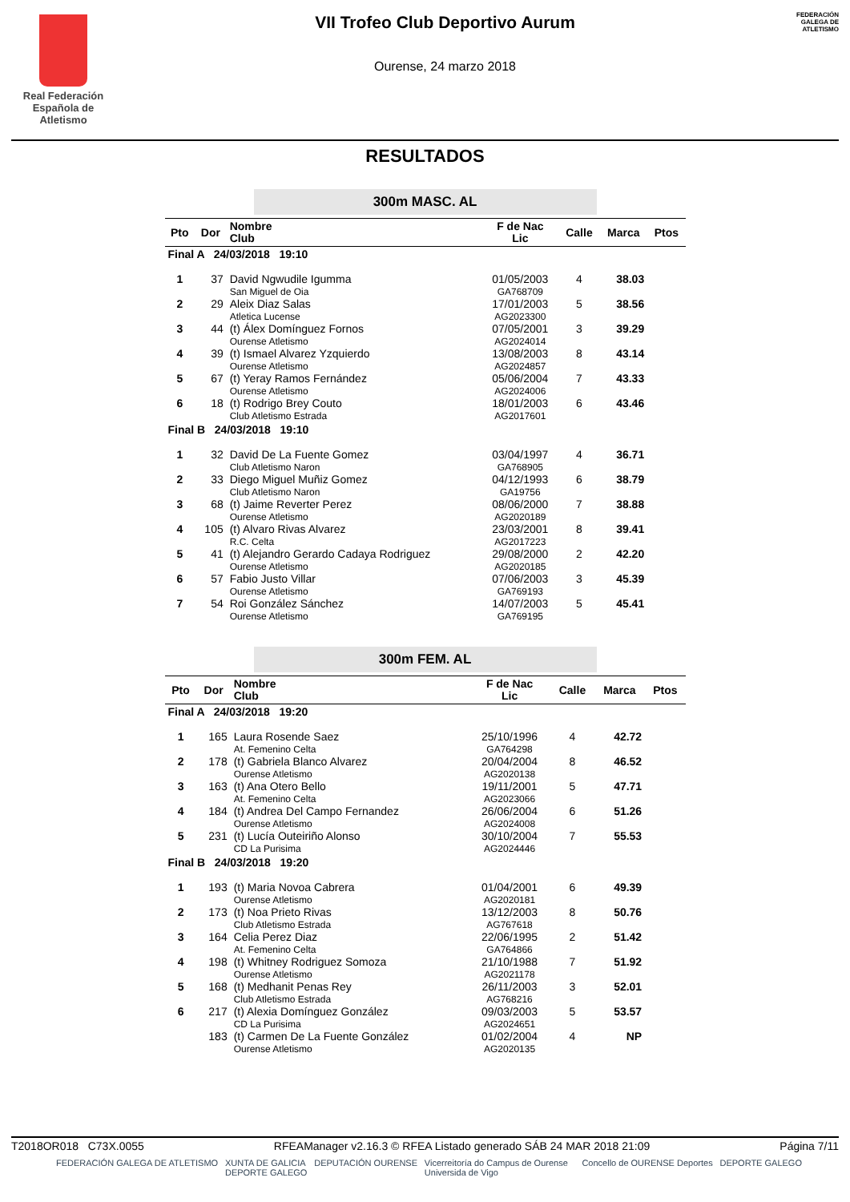Real Federación
Española de Atletismo
VII Trofeo Club Deportivo Aurum
Ourense, 24 marzo 2018
FEDERACIÓN GALEGA DE ATLETISMO
RESULTADOS
300m MASC. AL
| Pto | Dor | Nombre Club | F de Nac Lic | Calle | Marca | Ptos |
| --- | --- | --- | --- | --- | --- | --- |
| Final A 24/03/2018 19:10 | | | | | | |
| 1 | 37 | David Ngwudile Igumma San Miguel de Oia | 01/05/2003 GA768709 | 4 | 38.03 | |
| 2 | 29 | Aleix Diaz Salas Atletica Lucense | 17/01/2003 AG2023300 | 5 | 38.56 | |
| 3 | 44 | (t) Álex Domínguez Fornos Ourense Atletismo | 07/05/2001 AG2024014 | 3 | 39.29 | |
| 4 | 39 | (t) Ismael Alvarez Yzquierdo Ourense Atletismo | 13/08/2003 AG2024857 | 8 | 43.14 | |
| 5 | 67 | (t) Yeray Ramos Fernández Ourense Atletismo | 05/06/2004 AG2024006 | 7 | 43.33 | |
| 6 | 18 | (t) Rodrigo Brey Couto Club Atletismo Estrada | 18/01/2003 AG2017601 | 6 | 43.46 | |
| Final B 24/03/2018 19:10 | | | | | | |
| 1 | 32 | David De La Fuente Gomez Club Atletismo Naron | 03/04/1997 GA768905 | 4 | 36.71 | |
| 2 | 33 | Diego Miguel Muñiz Gomez Club Atletismo Naron | 04/12/1993 GA19756 | 6 | 38.79 | |
| 3 | 68 | (t) Jaime Reverter Perez Ourense Atletismo | 08/06/2000 AG2020189 | 7 | 38.88 | |
| 4 | 105 | (t) Alvaro Rivas Alvarez R.C. Celta | 23/03/2001 AG2017223 | 8 | 39.41 | |
| 5 | 41 | (t) Alejandro Gerardo Cadaya Rodriguez Ourense Atletismo | 29/08/2000 AG2020185 | 2 | 42.20 | |
| 6 | 57 | Fabio Justo Villar Ourense Atletismo | 07/06/2003 GA769193 | 3 | 45.39 | |
| 7 | 54 | Roi González Sánchez Ourense Atletismo | 14/07/2003 GA769195 | 5 | 45.41 | |
300m FEM. AL
| Pto | Dor | Nombre Club | F de Nac Lic | Calle | Marca | Ptos |
| --- | --- | --- | --- | --- | --- | --- |
| Final A 24/03/2018 19:20 | | | | | | |
| 1 | 165 | Laura Rosende Saez At. Femenino Celta | 25/10/1996 GA764298 | 4 | 42.72 | |
| 2 | 178 | (t) Gabriela Blanco Alvarez Ourense Atletismo | 20/04/2004 AG2020138 | 8 | 46.52 | |
| 3 | 163 | (t) Ana Otero Bello At. Femenino Celta | 19/11/2001 AG2023066 | 5 | 47.71 | |
| 4 | 184 | (t) Andrea Del Campo Fernandez Ourense Atletismo | 26/06/2004 AG2024008 | 6 | 51.26 | |
| 5 | 231 | (t) Lucía Outeiriño Alonso CD La Purisima | 30/10/2004 AG2024446 | 7 | 55.53 | |
| Final B 24/03/2018 19:20 | | | | | | |
| 1 | 193 | (t) Maria Novoa Cabrera Ourense Atletismo | 01/04/2001 AG2020181 | 6 | 49.39 | |
| 2 | 173 | (t) Noa Prieto Rivas Club Atletismo Estrada | 13/12/2003 AG767618 | 8 | 50.76 | |
| 3 | 164 | Celia Perez Diaz At. Femenino Celta | 22/06/1995 GA764866 | 2 | 51.42 | |
| 4 | 198 | (t) Whitney Rodriguez Somoza Ourense Atletismo | 21/10/1988 AG2021178 | 7 | 51.92 | |
| 5 | 168 | (t) Medhanit Penas Rey Club Atletismo Estrada | 26/11/2003 AG768216 | 3 | 52.01 | |
| 6 | 217 | (t) Alexia Domínguez González CD La Purisima | 09/03/2003 AG2024651 | 5 | 53.57 | |
| | 183 | (t) Carmen De La Fuente González Ourense Atletismo | 01/02/2004 AG2020135 | 4 | NP | |
T2018OR018 C73X.0055 RFEAManager v2.16.3 © RFEA Listado generado SÁB 24 MAR 2018 21:09 Página 7/11
FEDERACIÓN GALEGA DE ATLETISMO XUNTA DE GALICIA
DEPORTE GALEGO DEPUTACIÓN OURENSE Vicerreitoría do Campus de Ourense
Universida de Vigo Concello de OURENSE Deportes DEPORTE GALEGO